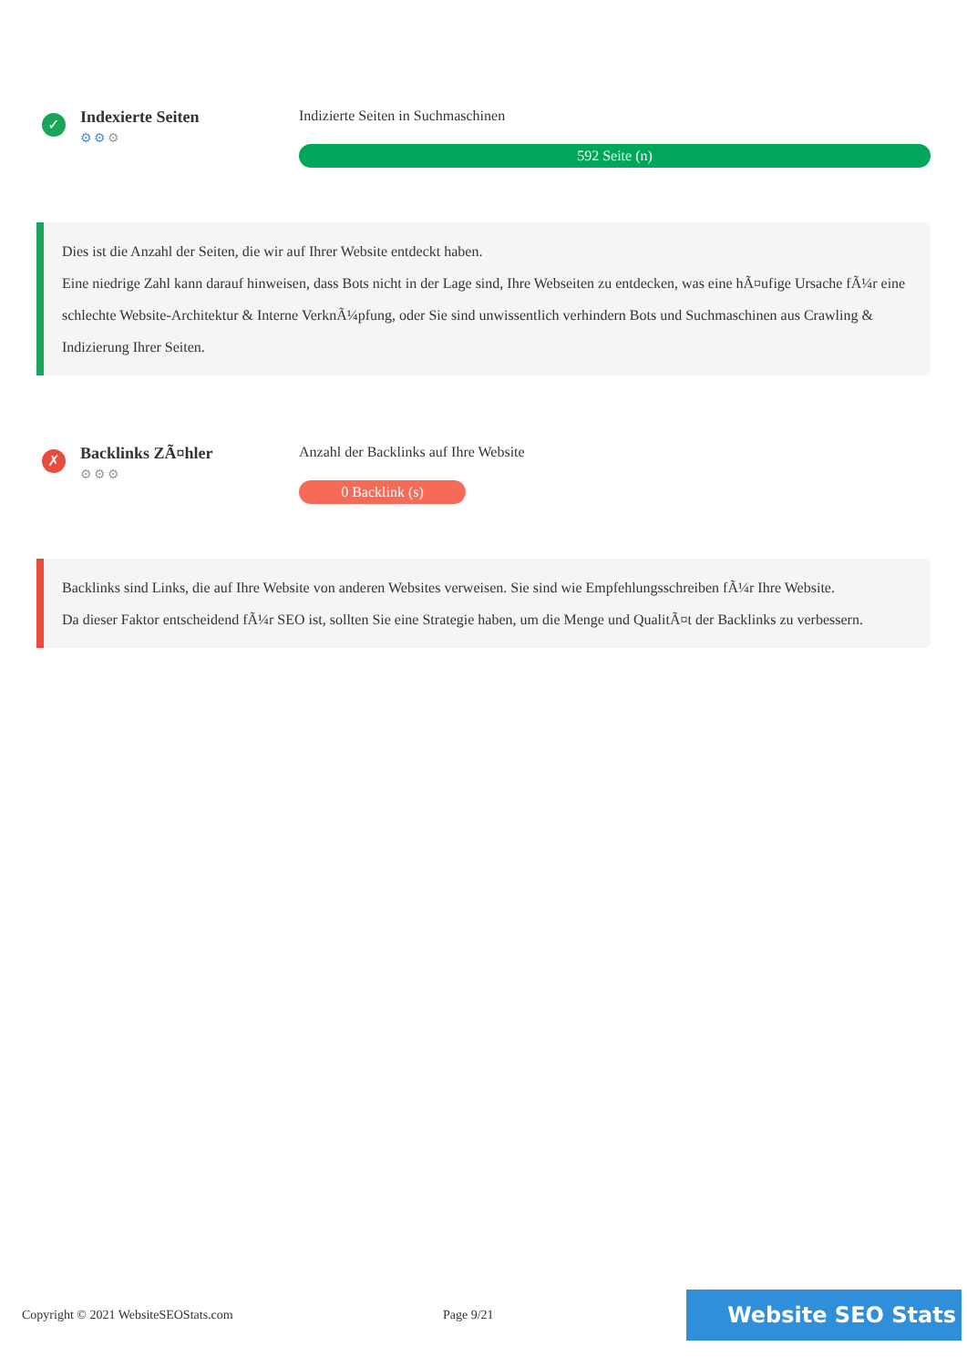✓
Indexierte Seiten
⚙⚙⚙
Indizierte Seiten in Suchmaschinen
592 Seite (n)
Dies ist die Anzahl der Seiten, die wir auf Ihrer Website entdeckt haben.
Eine niedrige Zahl kann darauf hinweisen, dass Bots nicht in der Lage sind, Ihre Webseiten zu entdecken, was eine hÃ¤ufige Ursache fÃ¼r eine schlechte Website-Architektur & Interne VerknÃ¼pfung, oder Sie sind unwissentlich verhindern Bots und Suchmaschinen aus Crawling & Indizierung Ihrer Seiten.
✗
Backlinks ZÃ¤hler
⚙⚙⚙
Anzahl der Backlinks auf Ihre Website
0 Backlink (s)
Backlinks sind Links, die auf Ihre Website von anderen Websites verweisen. Sie sind wie Empfehlungsschreiben fÃ¼r Ihre Website.
Da dieser Faktor entscheidend fÃ¼r SEO ist, sollten Sie eine Strategie haben, um die Menge und QualitÃ¤t der Backlinks zu verbessern.
Copyright © 2021 WebsiteSEOStats.com Page 9/21
Website SEO Stats